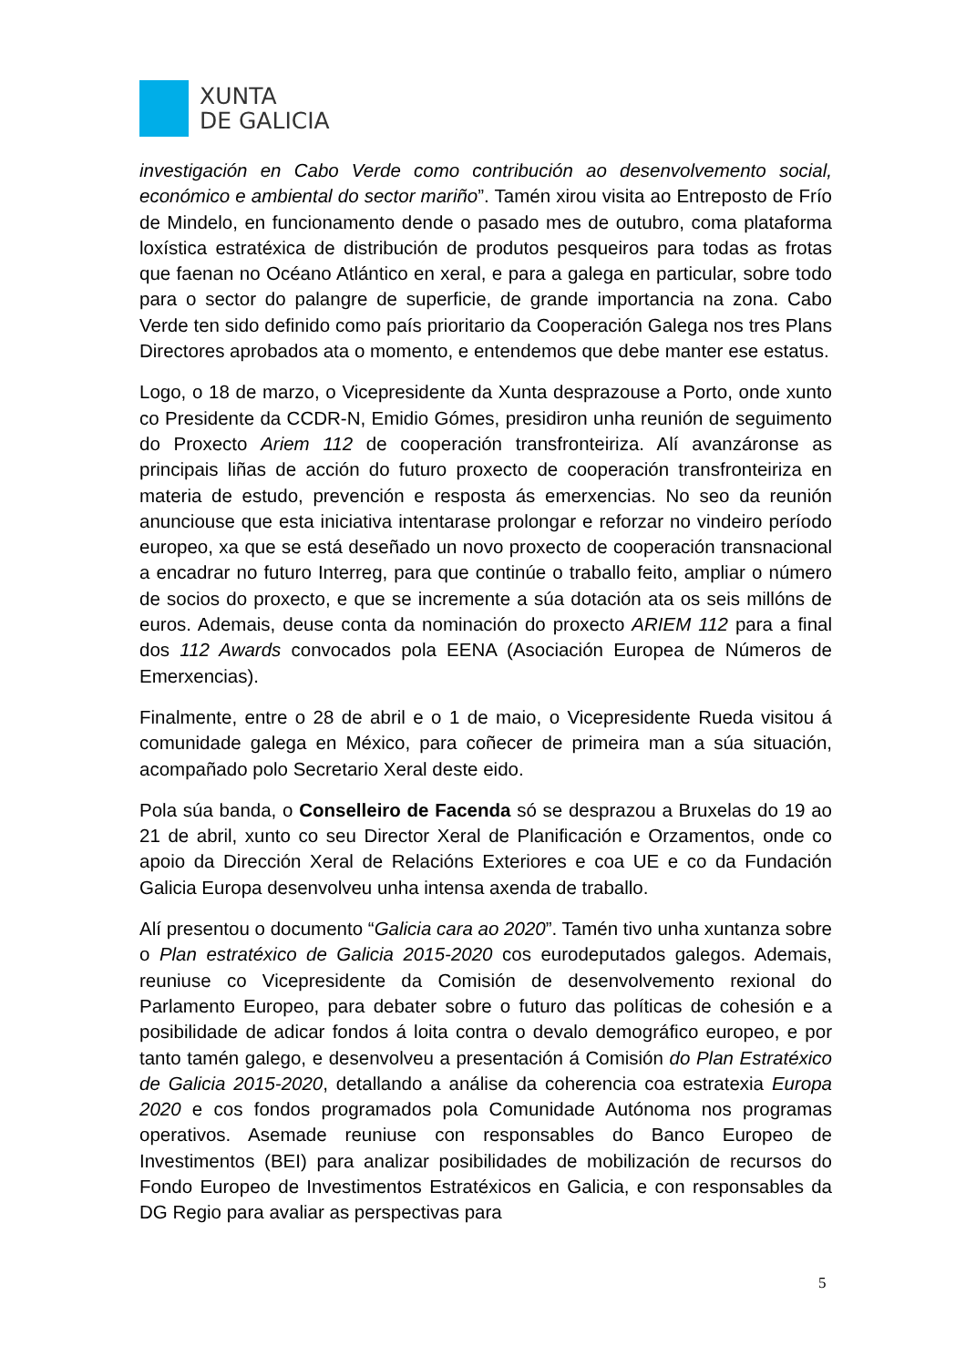XUNTA
DE GALICIA
investigación en Cabo Verde como contribución ao desenvolvemento social, económico e ambiental do sector mariño”. Tamén xirou visita ao Entreposto de Frío de Mindelo, en funcionamento dende o pasado mes de outubro, coma plataforma loxística estratéxica de distribución de produtos pesqueiros para todas as frotas que faenan no Océano Atlántico en xeral, e para a galega en particular, sobre todo para o sector do palangre de superficie, de grande importancia na zona. Cabo Verde ten sido definido como país prioritario da Cooperación Galega nos tres Plans Directores aprobados ata o momento, e entendemos que debe manter ese estatus.
Logo, o 18 de marzo, o Vicepresidente da Xunta desprazouse a Porto, onde xunto co Presidente da CCDR-N, Emidio Gómes, presidiron unha reunión de seguimento do Proxecto Ariem 112 de cooperación transfronteiriza. Alí avanzáronse as principais liñas de acción do futuro proxecto de cooperación transfronteiriza en materia de estudo, prevención e resposta ás emerxencias. No seo da reunión anunciouse que esta iniciativa intentarase prolongar e reforzar no vindeiro período europeo, xa que se está deseñado un novo proxecto de cooperación transnacional a encadrar no futuro Interreg, para que continúe o traballo feito, ampliar o número de socios do proxecto, e que se incremente a súa dotación ata os seis millóns de euros. Ademais, deuse conta da nominación do proxecto ARIEM 112 para a final dos 112 Awards convocados pola EENA (Asociación Europea de Números de Emerxencias).
Finalmente, entre o 28 de abril e o 1 de maio, o Vicepresidente Rueda visitou á comunidade galega en México, para coñecer de primeira man a súa situación, acompañado polo Secretario Xeral deste eido.
Pola súa banda, o Conselleiro de Facenda só se desprazou a Bruxelas do 19 ao 21 de abril, xunto co seu Director Xeral de Planificación e Orzamentos, onde co apoio da Dirección Xeral de Relacións Exteriores e coa UE e co da Fundación Galicia Europa desenvolveu unha intensa axenda de traballo.
Alí presentou o documento “Galicia cara ao 2020”. Tamén tivo unha xuntanza sobre o Plan estratéxico de Galicia 2015-2020 cos eurodeputados galegos. Ademais, reuniuse co Vicepresidente da Comisión de desenvolvemento rexional do Parlamento Europeo, para debater sobre o futuro das políticas de cohesión e a posibilidade de adicar fondos á loita contra o devalo demográfico europeo, e por tanto tamén galego, e desenvolveu a presentación á Comisión do Plan Estratéxico de Galicia 2015-2020, detallando a análise da coherencia coa estratexia Europa 2020 e cos fondos programados pola Comunidade Autónoma nos programas operativos. Asemade reuniuse con responsables do Banco Europeo de Investimentos (BEI) para analizar posibilidades de mobilización de recursos do Fondo Europeo de Investimentos Estratéxicos en Galicia, e con responsables da DG Regio para avaliar as perspectivas para
5